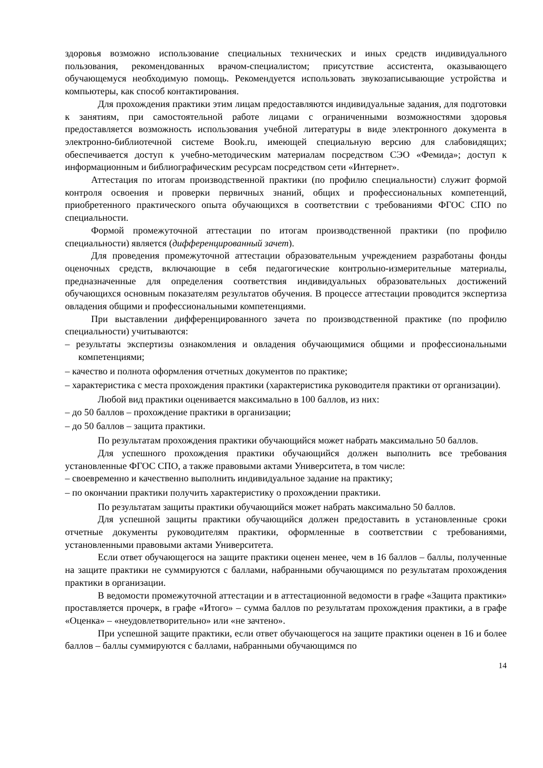здоровья возможно использование специальных технических и иных средств индивидуального пользования, рекомендованных врачом-специалистом; присутствие ассистента, оказывающего обучающемуся необходимую помощь. Рекомендуется использовать звукозаписывающие устройства и компьютеры, как способ контактирования.
Для прохождения практики этим лицам предоставляются индивидуальные задания, для подготовки к занятиям, при самостоятельной работе лицами с ограниченными возможностями здоровья предоставляется возможность использования учебной литературы в виде электронного документа в электронно-библиотечной системе Book.ru, имеющей специальную версию для слабовидящих; обеспечивается доступ к учебно-методическим материалам посредством СЭО «Фемида»; доступ к информационным и библиографическим ресурсам посредством сети «Интернет».
Аттестация по итогам производственной практики (по профилю специальности) служит формой контроля освоения и проверки первичных знаний, общих и профессиональных компетенций, приобретенного практического опыта обучающихся в соответствии с требованиями ФГОС СПО по специальности.
Формой промежуточной аттестации по итогам производственной практики (по профилю специальности) является (дифференцированный зачет).
Для проведения промежуточной аттестации образовательным учреждением разработаны фонды оценочных средств, включающие в себя педагогические контрольно-измерительные материалы, предназначенные для определения соответствия индивидуальных образовательных достижений обучающихся основным показателям результатов обучения. В процессе аттестации проводится экспертиза овладения общими и профессиональными компетенциями.
При выставлении дифференцированного зачета по производственной практике (по профилю специальности) учитываются:
– результаты экспертизы ознакомления и овладения обучающимися общими и профессиональными компетенциями;
– качество и полнота оформления отчетных документов по практике;
– характеристика с места прохождения практики (характеристика руководителя практики от организации).
Любой вид практики оценивается максимально в 100 баллов, из них:
– до 50 баллов – прохождение практики в организации;
– до 50 баллов – защита практики.
По результатам прохождения практики обучающийся может набрать максимально 50 баллов.
Для успешного прохождения практики обучающийся должен выполнить все требования установленные ФГОС СПО, а также правовыми актами Университета, в том числе:
– своевременно и качественно выполнить индивидуальное задание на практику;
– по окончании практики получить характеристику о прохождении практики.
По результатам защиты практики обучающийся может набрать максимально 50 баллов.
Для успешной защиты практики обучающийся должен предоставить в установленные сроки отчетные документы руководителям практики, оформленные в соответствии с требованиями, установленными правовыми актами Университета.
Если ответ обучающегося на защите практики оценен менее, чем в 16 баллов – баллы, полученные на защите практики не суммируются с баллами, набранными обучающимся по результатам прохождения практики в организации.
В ведомости промежуточной аттестации и в аттестационной ведомости в графе «Защита практики» проставляется прочерк, в графе «Итого» – сумма баллов по результатам прохождения практики, а в графе «Оценка» – «неудовлетворительно» или «не зачтено».
При успешной защите практики, если ответ обучающегося на защите практики оценен в 16 и более баллов – баллы суммируются с баллами, набранными обучающимся по
14